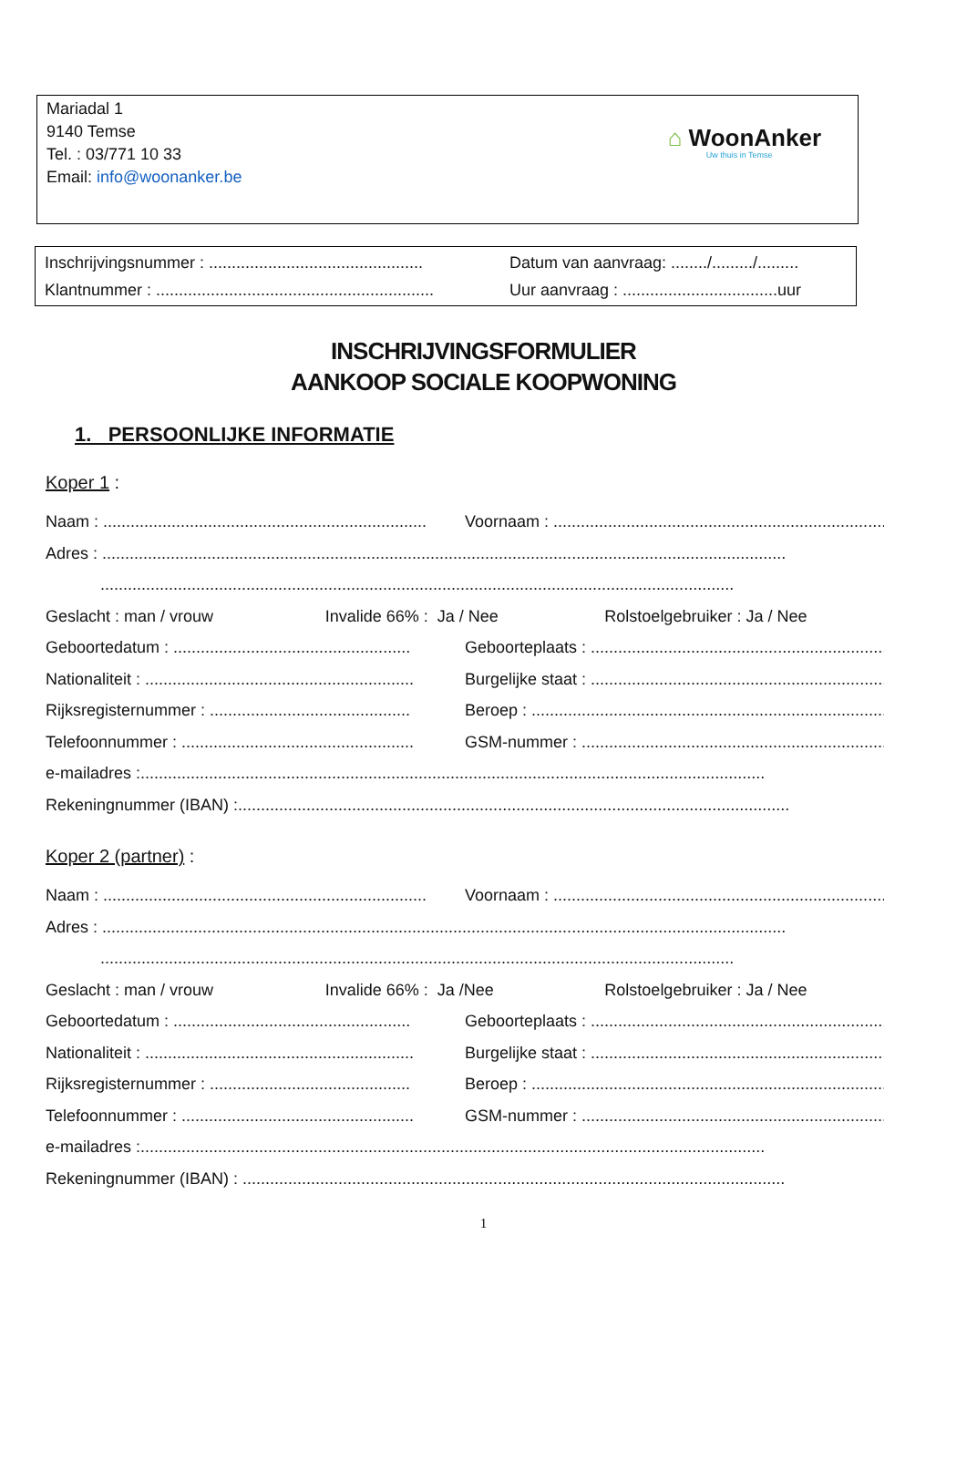Mariadal 1
9140 Temse
Tel. : 03/771 10 33
Email: info@woonanker.be
⌂ WoonAnker
Uw thuis in Temse
Inschrijvingsnummer : ............................................... Datum van aanvraag: ......../........./.........
Klantnummer : ............................................................. Uur aanvraag : ..................................uur
INSCHRIJVINGSFORMULIER
AANKOOP SOCIALE KOOPWONING
1. PERSOONLIJKE INFORMATIE
Koper 1 :
Naam : ....................................................................... Voornaam : ...........................................................................................
Adres : ......................................................................................................................................................
...........................................................................................................................................
Geslacht : man / vrouw Invalide 66% : Ja / Nee Rolstoelgebruiker : Ja / Nee
Geboortedatum : .................................................... Geboorteplaats : ..................................................................................
Nationaliteit : ........................................................... Burgelijke staat : ................................................................................
Rijksregisternummer : ............................................ Beroep : ..............................................................................................
Telefoonnummer : ................................................... GSM-nummer : ....................................................................................
e-mailadres :.........................................................................................................................................
Rekeningnummer (IBAN) :.........................................................................................................................
Koper 2 (partner) :
Naam : ....................................................................... Voornaam : ...........................................................................................
Adres : ......................................................................................................................................................
...........................................................................................................................................
Geslacht : man / vrouw Invalide 66% : Ja /Nee Rolstoelgebruiker : Ja / Nee
Geboortedatum : .................................................... Geboorteplaats : ..................................................................................
Nationaliteit : ........................................................... Burgelijke staat : ................................................................................
Rijksregisternummer : ............................................ Beroep : ..............................................................................................
Telefoonnummer : ................................................... GSM-nummer : ....................................................................................
e-mailadres :.........................................................................................................................................
Rekeningnummer (IBAN) : .......................................................................................................................
1